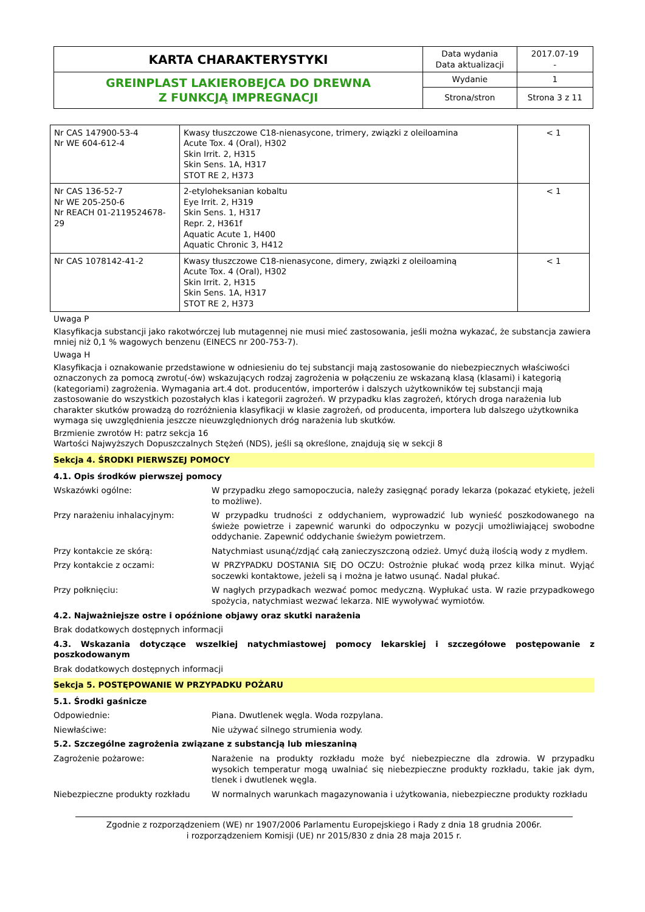| KARTA CHARAKTERYSTYKI | Data wydania Data aktualizacji | 2017.07-19 - |
| GREINPLAST LAKIEROBEJCA DO DREWNA Z FUNKCJĄ IMPREGNACJI | Wydanie | 1 |
| | Strona/stron | Strona 3 z 11 |
| Nr CAS 147900-53-4 Nr WE 604-612-4 | Kwasy tłuszczowe C18-nienasycone, trimery, związki z oleiloamina Acute Tox. 4 (Oral), H302 Skin Irrit. 2, H315 Skin Sens. 1A, H317 STOT RE 2, H373 | < 1 |
| Nr CAS 136-52-7 Nr WE 205-250-6 Nr REACH 01-2119524678-29 | 2-etyloheksanian kobaltu Eye Irrit. 2, H319 Skin Sens. 1, H317 Repr. 2, H361f Aquatic Acute 1, H400 Aquatic Chronic 3, H412 | < 1 |
| Nr CAS 1078142-41-2 | Kwasy tłuszczowe C18-nienasycone, dimery, związki z oleiloaminą Acute Tox. 4 (Oral), H302 Skin Irrit. 2, H315 Skin Sens. 1A, H317 STOT RE 2, H373 | < 1 |
Uwaga P
Klasyfikacja substancji jako rakotwórczej lub mutagennej nie musi mieć zastosowania, jeśli można wykazać, że substancja zawiera mniej niż 0,1 % wagowych benzenu (EINECS nr 200-753-7).
Uwaga H
Klasyfikacja i oznakowanie przedstawione w odniesieniu do tej substancji mają zastosowanie do niebezpiecznych właściwości oznaczonych za pomocą zwrotu(-ów) wskazujących rodzaj zagrożenia w połączeniu ze wskazaną klasą (klasami) i kategorią (kategoriami) zagrożenia. Wymagania art.4 dot. producentów, importerów i dalszych użytkowników tej substancji mają zastosowanie do wszystkich pozostałych klas i kategorii zagrożeń. W przypadku klas zagrożeń, których droga narażenia lub charakter skutków prowadzą do rozróżnienia klasyfikacji w klasie zagrożeń, od producenta, importera lub dalszego użytkownika wymaga się uwzględnienia jeszcze nieuwzględnionych dróg narażenia lub skutków.
Brzmienie zwrotów H: patrz sekcja 16
Wartości Najwyższych Dopuszczalnych Stężeń (NDS), jeśli są określone, znajdują się w sekcji 8
Sekcja 4. ŚRODKI PIERWSZEJ POMOCY
4.1. Opis środków pierwszej pomocy
Wskazówki ogólne: W przypadku złego samopoczucia, należy zasięgnąć porady lekarza (pokazać etykietę, jeżeli to możliwe).
Przy narażeniu inhalacyjnym: W przypadku trudności z oddychaniem, wyprowadzić lub wynieść poszkodowanego na świeże powietrze i zapewnić warunki do odpoczynku w pozycji umożliwiającej swobodne oddychanie. Zapewnić oddychanie świeżym powietrzem.
Przy kontakcie ze skórą: Natychmiast usunąć/zdjąć całą zanieczyszczoną odzież. Umyć dużą ilością wody z mydłem.
Przy kontakcie z oczami: W PRZYPADKU DOSTANIA SIĘ DO OCZU: Ostrożnie płukać wodą przez kilka minut. Wyjąć soczewki kontaktowe, jeżeli są i można je łatwo usunąć. Nadal płukać.
Przy połknięciu: W nagłych przypadkach wezwać pomoc medyczną. Wypłukać usta. W razie przypadkowego spożycia, natychmiast wezwać lekarza. NIE wywoływać wymiotów.
4.2. Najważniejsze ostre i opóźnione objawy oraz skutki narażenia
Brak dodatkowych dostępnych informacji
4.3. Wskazania dotyczące wszelkiej natychmiastowej pomocy lekarskiej i szczegółowe postępowanie z poszkodowanym
Brak dodatkowych dostępnych informacji
Sekcja 5. POSTĘPOWANIE W PRZYPADKU POŻARU
5.1. Środki gaśnicze
Odpowiednie: Piana. Dwutlenek węgla. Woda rozpylana.
Niewłaściwe: Nie używać silnego strumienia wody.
5.2. Szczególne zagrożenia związane z substancją lub mieszaniną
Zagrożenie pożarowe: Narażenie na produkty rozkładu może być niebezpieczne dla zdrowia. W przypadku wysokich temperatur mogą uwalniać się niebezpieczne produkty rozkładu, takie jak dym, tlenek i dwutlenek węgla.
Niebezpieczne produkty rozkładu W normalnych warunkach magazynowania i użytkowania, niebezpieczne produkty rozkładu
Zgodnie z rozporządzeniem (WE) nr 1907/2006 Parlamentu Europejskiego i Rady z dnia 18 grudnia 2006r.
i rozporządzeniem Komisji (UE) nr 2015/830 z dnia 28 maja 2015 r.